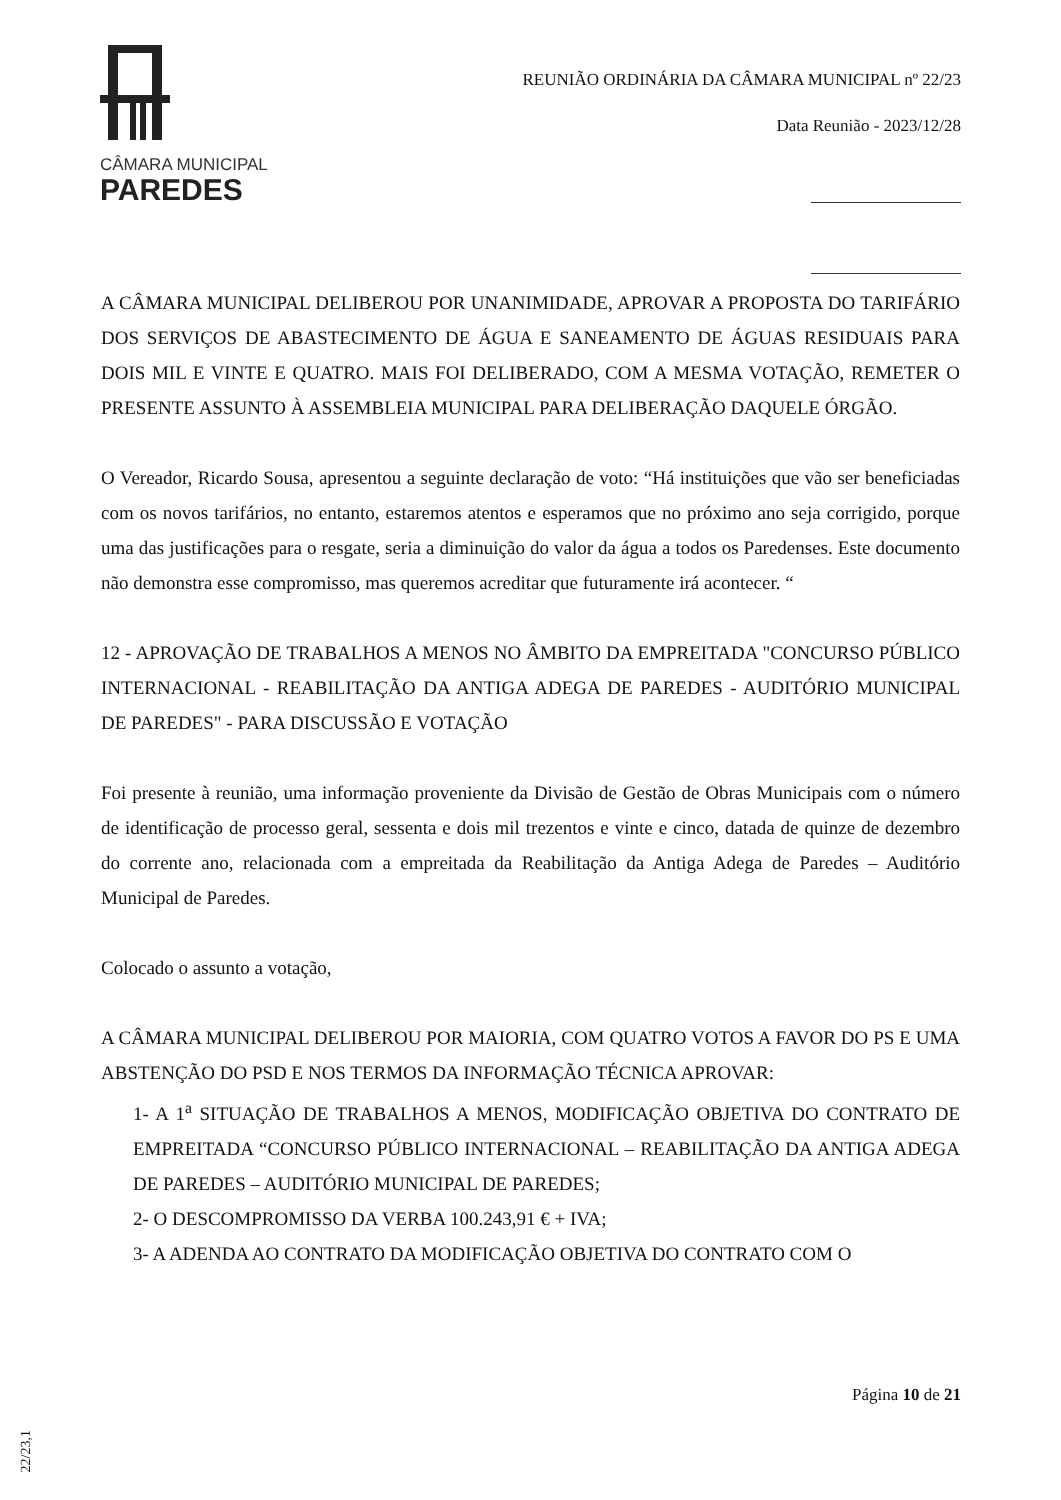CÂMARA MUNICIPAL
PAREDES
REUNIÃO ORDINÁRIA DA CÂMARA MUNICIPAL nº 22/23
Data Reunião - 2023/12/28
A CÂMARA MUNICIPAL DELIBEROU POR UNANIMIDADE, APROVAR A PROPOSTA DO TARIFÁRIO DOS SERVIÇOS DE ABASTECIMENTO DE ÁGUA E SANEAMENTO DE ÁGUAS RESIDUAIS PARA DOIS MIL E VINTE E QUATRO. MAIS FOI DELIBERADO, COM A MESMA VOTAÇÃO, REMETER O PRESENTE ASSUNTO À ASSEMBLEIA MUNICIPAL PARA DELIBERAÇÃO DAQUELE ÓRGÃO.
O Vereador, Ricardo Sousa, apresentou a seguinte declaração de voto: “Há instituições que vão ser beneficiadas com os novos tarifários, no entanto, estaremos atentos e esperamos que no próximo ano seja corrigido, porque uma das justificações para o resgate, seria a diminuição do valor da água a todos os Paredenses. Este documento não demonstra esse compromisso, mas queremos acreditar que futuramente irá acontecer. “
12 - APROVAÇÃO DE TRABALHOS A MENOS NO ÂMBITO DA EMPREITADA "CONCURSO PÚBLICO INTERNACIONAL - REABILITAÇÃO DA ANTIGA ADEGA DE PAREDES - AUDITÓRIO MUNICIPAL DE PAREDES" - PARA DISCUSSÃO E VOTAÇÃO
Foi presente à reunião, uma informação proveniente da Divisão de Gestão de Obras Municipais com o número de identificação de processo geral, sessenta e dois mil trezentos e vinte e cinco, datada de quinze de dezembro do corrente ano, relacionada com a empreitada da Reabilitação da Antiga Adega de Paredes – Auditório Municipal de Paredes.
Colocado o assunto a votação,
A CÂMARA MUNICIPAL DELIBEROU POR MAIORIA, COM QUATRO VOTOS A FAVOR DO PS E UMA ABSTENÇÃO DO PSD E NOS TERMOS DA INFORMAÇÃO TÉCNICA APROVAR:
1- A 1<sup>a</sup> SITUAÇÃO DE TRABALHOS A MENOS, MODIFICAÇÃO OBJETIVA DO CONTRATO DE EMPREITADA “CONCURSO PÚBLICO INTERNACIONAL – REABILITAÇÃO DA ANTIGA ADEGA DE PAREDES – AUDITÓRIO MUNICIPAL DE PAREDES;
2- O DESCOMPROMISSO DA VERBA 100.243,91 € + IVA;
3- A ADENDA AO CONTRATO DA MODIFICAÇÃO OBJETIVA DO CONTRATO COM O
Página 10 de 21
22/23,1